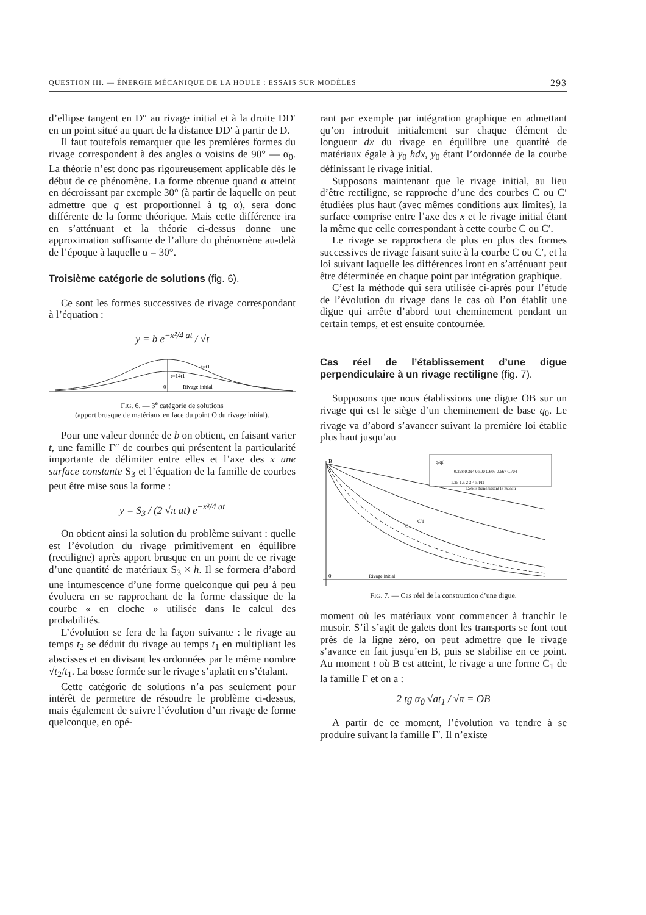QUESTION III. — ÉNERGIE MÉCANIQUE DE LA HOULE : ESSAIS SUR MODÈLES 293
d’ellipse tangent en D″ au rivage initial et à la droite DD′ en un point situé au quart de la distance DD′ à partir de D.
Il faut toutefois remarquer que les premières formes du rivage correspondent à des angles α voisins de 90° — α<sub>0</sub>. La théorie n’est donc pas rigoureusement applicable dès le début de ce phénomène. La forme obtenue quand α atteint en décroissant par exemple 30° (à partir de laquelle on peut admettre que q est proportionnel à tg α), sera donc différente de la forme théorique. Mais cette différence ira en s’atténuant et la théorie ci-dessus donne une approximation suffisante de l’allure du phénomène au-delà de l’époque à laquelle α = 30°.
Troisième catégorie de solutions (fig. 6).
Ce sont les formes successives de rivage correspondant à l’équation :
y = b e<sup>−x²/4 at</sup> / √t
t=t1
t=14t1
0
Rivage initial
FIG. 6. — 3<sup>e</sup> catégorie de solutions
(apport brusque de matériaux en face du point O du rivage initial).
Pour une valeur donnée de b on obtient, en faisant varier t, une famille Γ″ de courbes qui présentent la particularité importante de délimiter entre elles et l’axe des x une surface constante S<sub>3</sub> et l’équation de la famille de courbes peut être mise sous la forme :
y = S<sub>3</sub> / (2 √π at) e<sup>−x²/4 at</sup>
On obtient ainsi la solution du problème suivant : quelle est l’évolution du rivage primitivement en équilibre (rectiligne) après apport brusque en un point de ce rivage d’une quantité de matériaux S<sub>3</sub> × h. Il se formera d’abord une intumescence d’une forme quelconque qui peu à peu évoluera en se rapprochant de la forme classique de la courbe « en cloche » utilisée dans le calcul des probabilités.
L’évolution se fera de la façon suivante : le rivage au temps t<sub>2</sub> se déduit du rivage au temps t<sub>1</sub> en multipliant les abscisses et en divisant les ordonnées par le même nombre √t<sub>2</sub>/t<sub>1</sub>. La bosse formée sur le rivage s’aplatit en s’étalant.
Cette catégorie de solutions n’a pas seulement pour intérêt de permettre de résoudre le problème ci-dessus, mais également de suivre l’évolution d’un rivage de forme quelconque, en opé-
rant par exemple par intégration graphique en admettant qu’on introduit initialement sur chaque élément de longueur dx du rivage en équilibre une quantité de matériaux égale à y<sub>0</sub> hdx, y<sub>0</sub> étant l’ordonnée de la courbe définissant le rivage initial.
Supposons maintenant que le rivage initial, au lieu d’être rectiligne, se rapproche d’une des courbes C ou C′ étudiées plus haut (avec mêmes conditions aux limites), la surface comprise entre l’axe des x et le rivage initial étant la même que celle correspondant à cette courbe C ou C′.
Le rivage se rapprochera de plus en plus des formes successives de rivage faisant suite à la courbe C ou C′, et la loi suivant laquelle les différences iront en s’atténuant peut être déterminée en chaque point par intégration graphique.
C’est la méthode qui sera utilisée ci-après pour l’étude de l’évolution du rivage dans le cas où l’on établit une digue qui arrête d’abord tout cheminement pendant un certain temps, et est ensuite contournée.
Cas réel de l’établissement d’une digue perpendiculaire à un rivage rectiligne (fig. 7).
Supposons que nous établissions une digue OB sur un rivage qui est le siège d’un cheminement de base q<sub>0</sub>. Le rivage va d’abord s’avancer suivant la première loi établie plus haut jusqu’au
B
0
Rivage initial
C1
C′1
q/q0
0,298 0,394 0,500 0,607 0,667 0,704
1,25 1,5 2 3 4 5 t/t1
Débits franchissant le musoir
FIG. 7. — Cas réel de la construction d’une digue.
moment où les matériaux vont commencer à franchir le musoir. S’il s’agit de galets dont les transports se font tout près de la ligne zéro, on peut admettre que le rivage s’avance en fait jusqu’en B, puis se stabilise en ce point. Au moment t où B est atteint, le rivage a une forme C<sub>1</sub> de la famille Γ et on a :
2 tg α<sub>0</sub> √at<sub>1</sub> / √π = OB
A partir de ce moment, l’évolution va tendre à se produire suivant la famille Γ′. Il n’existe